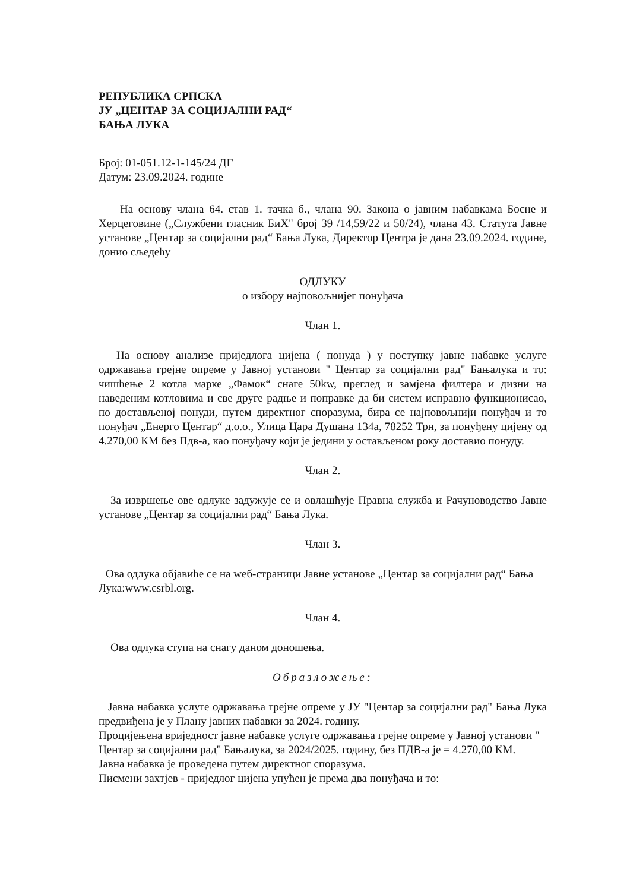РЕПУБЛИКА СРПСКА
ЈУ „ЦЕНТАР ЗА СОЦИЈАЛНИ РАД“
БАЊА ЛУКА
Број: 01-051.12-1-145/24 ДГ
Датум: 23.09.2024. године
На основу члана 64. став 1. тачка б., члана 90. Закона о јавним набавкама Босне и Херцеговине („Службени гласник БиХ" број 39 /14,59/22 и 50/24), члана 43. Статута Јавне установе „Центар за социјални рад“ Бања Лука, Директор Центра је дана 23.09.2024. године, донио сљедећу
ОДЛУКУ
о избору најповољнијег понуђача
Члан 1.
На основу анализе приједлога цијена ( понуда ) у поступку јавне набавке услуге одржавања грејне опреме у Јавној установи " Центар за социјални рад" Бањалука и то: чишћење 2 котла марке „Фамок“ снаге 50kw, преглед и замјена филтера и дизни на наведеним котловима и све друге радње и поправке да би систем исправно функционисао, по достављеној понуди, путем директног споразума, бира се најповољнији понуђач и то понуђач „Енерго Центар“ д.о.о., Улица Цара Душана 134а, 78252 Трн, за понуђену цијену од 4.270,00 КМ без Пдв-а, као понуђачу који је једини у остављеном року доставио понуду.
Члан 2.
За извршење ове одлуке задужује се и овлашћује Правна служба и Рачуноводство Јавне установе „Центар за социјални рад“ Бања Лука.
Члан 3.
Ова одлука објавиће се на wеб-страници Јавне установе „Центар за социјални рад“ Бања Лука:www.csrbl.org.
Члан 4.
Ова одлука ступа на снагу даном доношења.
Образложење:
Јавна набавка услуге одржавања грејне опреме у ЈУ "Центар за социјални рад" Бања Лука предвиђена је у Плану јавних набавки за 2024. годину.
Процијењена вриједност јавне набавке услуге одржавања грејне опреме у Јавној установи " Центар за социјални рад" Бањалука, за 2024/2025. годину, без ПДВ-а је = 4.270,00 КМ.
Јавна набавка је проведена путем директног споразума.
Писмени захтјев - приједлог цијена упућен је према два понуђача и то: